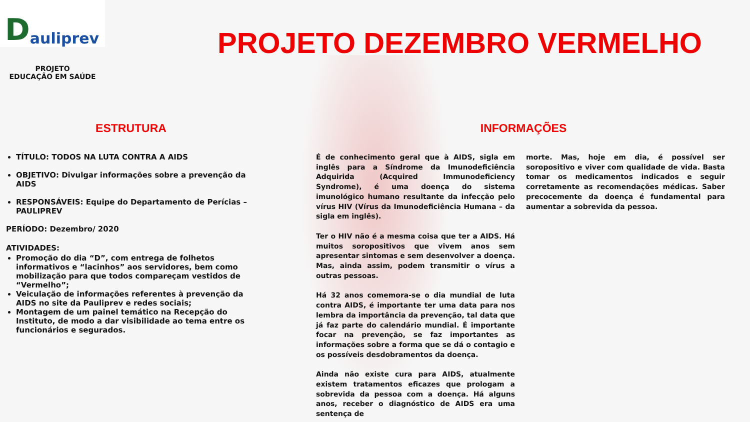Dauliprev
PROJETO DEZEMBRO VERMELHO
PROJETO
EDUCAÇÃO EM SAÚDE
ESTRUTURA
TÍTULO: TODOS NA LUTA CONTRA A AIDS
OBJETIVO: Divulgar informações sobre a prevenção da AIDS
RESPONSÁVEIS: Equipe do Departamento de Perícias – PAULIPREV
PERÍODO: Dezembro/ 2020
ATIVIDADES:
Promoção do dia “D”, com entrega de folhetos informativos e “lacinhos” aos servidores, bem como mobilização para que todos compareçam vestidos de “Vermelho”;
Veiculação de informações referentes à prevenção da AIDS no site da Pauliprev e redes sociais;
Montagem de um painel temático na Recepção do Instituto, de modo a dar visibilidade ao tema entre os funcionários e segurados.
INFORMAÇÕES
É de conhecimento geral que à AIDS, sigla em inglês para a Síndrome da Imunodeficiência Adquirida (Acquired Immunodeficiency Syndrome), é uma doença do sistema imunológico humano resultante da infecção pelo vírus HIV (Vírus da Imunodeficiência Humana – da sigla em inglês).
Ter o HIV não é a mesma coisa que ter a AIDS. Há muitos soropositivos que vivem anos sem apresentar sintomas e sem desenvolver a doença. Mas, ainda assim, podem transmitir o vírus a outras pessoas.
Há 32 anos comemora-se o dia mundial de luta contra AIDS, é importante ter uma data para nos lembra da importância da prevenção, tal data que já faz parte do calendário mundial. É importante focar na prevenção, se faz importantes as informações sobre a forma que se dá o contagio e os possíveis desdobramentos da doença.
Ainda não existe cura para AIDS, atualmente existem tratamentos eficazes que prologam a sobrevida da pessoa com a doença. Há alguns anos, receber o diagnóstico de AIDS era uma sentença de
morte. Mas, hoje em dia, é possível ser soropositivo e viver com qualidade de vida. Basta tomar os medicamentos indicados e seguir corretamente as recomendações médicas. Saber precocemente da doença é fundamental para aumentar a sobrevida da pessoa.